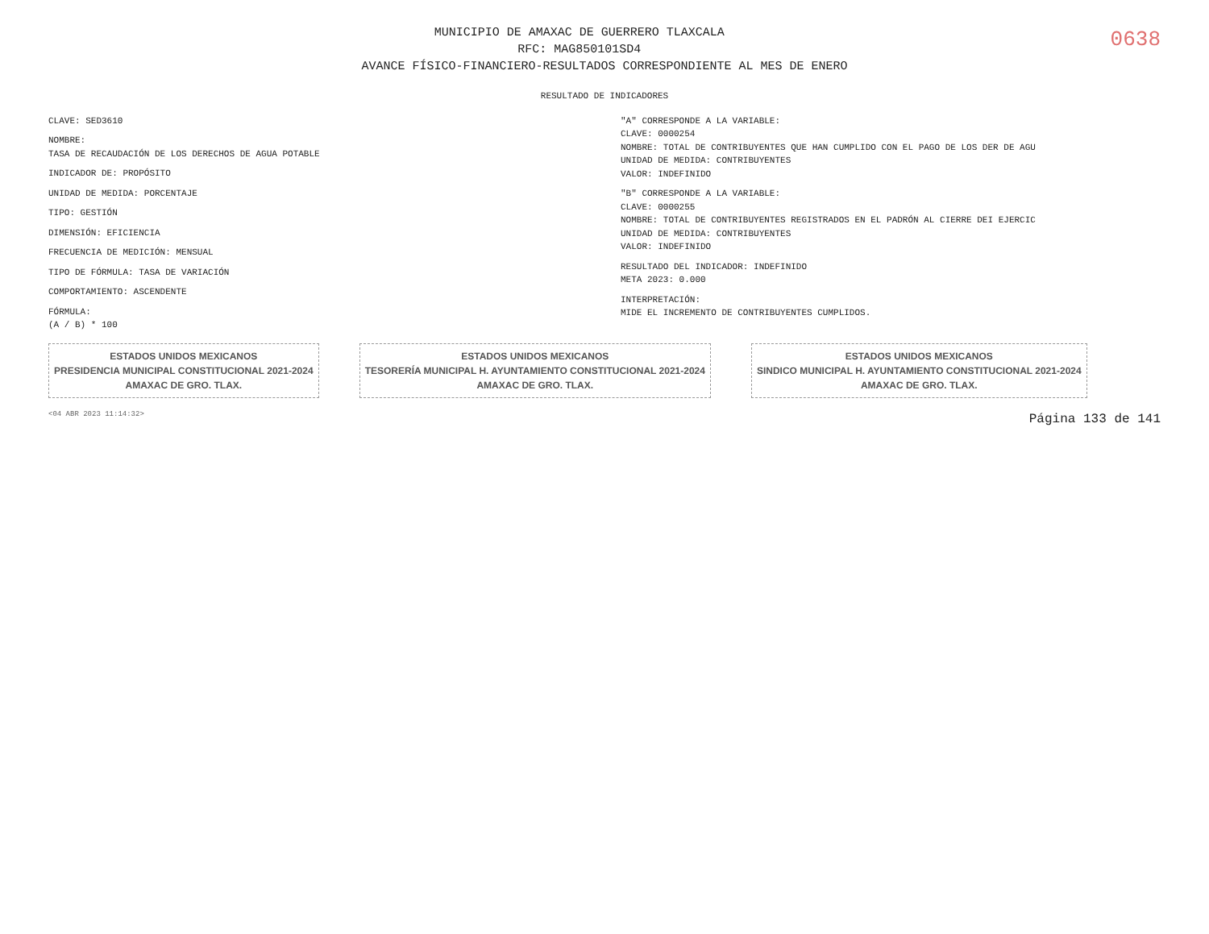0638
MUNICIPIO DE AMAXAC DE GUERRERO TLAXCALA
RFC: MAG850101SD4
AVANCE FÍSICO-FINANCIERO-RESULTADOS CORRESPONDIENTE AL MES DE ENERO
RESULTADO DE INDICADORES
CLAVE: SED3610
NOMBRE:
TASA DE RECAUDACIÓN DE LOS DERECHOS DE AGUA POTABLE
INDICADOR DE: PROPÓSITO
UNIDAD DE MEDIDA: PORCENTAJE
TIPO: GESTIÓN
DIMENSIÓN: EFICIENCIA
FRECUENCIA DE MEDICIÓN: MENSUAL
TIPO DE FÓRMULA: TASA DE VARIACIÓN
COMPORTAMIENTO: ASCENDENTE
FÓRMULA:
(A / B) * 100
"A" CORRESPONDE A LA VARIABLE:
CLAVE: 0000254
NOMBRE: TOTAL DE CONTRIBUYENTES QUE HAN CUMPLIDO CON EL PAGO DE LOS DER DE AGU
UNIDAD DE MEDIDA: CONTRIBUYENTES
VALOR: INDEFINIDO
"B" CORRESPONDE A LA VARIABLE:
CLAVE: 0000255
NOMBRE: TOTAL DE CONTRIBUYENTES REGISTRADOS EN EL PADRÓN AL CIERRE DEI EJERCIC
UNIDAD DE MEDIDA: CONTRIBUYENTES
VALOR: INDEFINIDO
RESULTADO DEL INDICADOR: INDEFINIDO
META 2023: 0.000
INTERPRETACIÓN:
MIDE EL INCREMENTO DE CONTRIBUYENTES CUMPLIDOS.
ESTADOS UNIDOS MEXICANOS
PRESIDENCIA MUNICIPAL CONSTITUCIONAL 2021-2024
AMAXAC DE GRO. TLAX.
ESTADOS UNIDOS MEXICANOS
TESORERÍA MUNICIPAL H. AYUNTAMIENTO CONSTITUCIONAL 2021-2024
AMAXAC DE GRO. TLAX.
ESTADOS UNIDOS MEXICANOS
SINDICO MUNICIPAL H. AYUNTAMIENTO CONSTITUCIONAL 2021-2024
AMAXAC DE GRO. TLAX.
<04 ABR 2023 11:14:32> Página 133 de 141